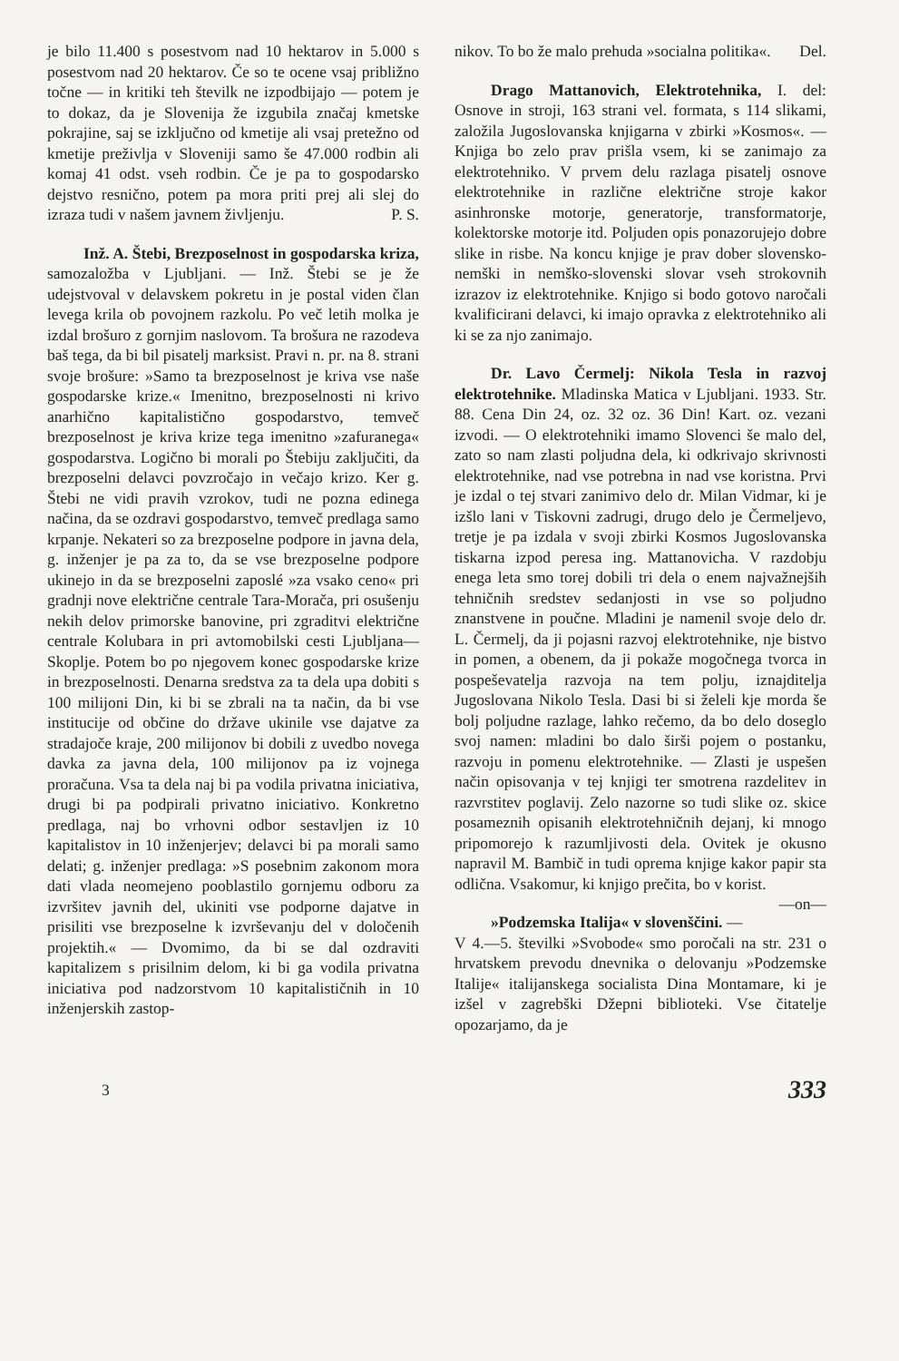je bilo 11.400 s posestvom nad 10 hektarov in 5.000 s posestvom nad 20 hektarov. Če so te ocene vsaj približno točne — in kritiki teh številk ne izpodbijajo — potem je to dokaz, da je Slovenija že izgubila značaj kmetske pokrajine, saj se izključno od kmetije ali vsaj pretežno od kmetije preživlja v Sloveniji samo še 47.000 rodbin ali komaj 41 odst. vseh rodbin. Če je pa to gospodarsko dejstvo resnično, potem pa mora priti prej ali slej do izraza tudi v našem javnem življenju. P. S.
Inž. A. Štebi, Brezposelnost in gospodarska kriza, samozaložba v Ljubljani. — Inž. Štebi se je že udejstvoval v delavskem pokretu in je postal viden član levega krila ob povojnem razkolu. Po več letih molka je izdal brošuro z gornjim naslovom. Ta brošura ne razodeva baš tega, da bi bil pisatelj marksist. Pravi n. pr. na 8. strani svoje brošure: »Samo ta brezposelnost je kriva vse naše gospodarske krize.« Imenitno, brezposelnosti ni krivo anarhično kapitalistično gospodarstvo, temveč brezposelnost je kriva krize tega imenitno »zafuranega« gospodarstva. Logično bi morali po Štebiju zaključiti, da brezposelni delavci povzročajo in večajo krizo. Ker g. Štebi ne vidi pravih vzrokov, tudi ne pozna edinega načina, da se ozdravi gospodarstvo, temveč predlaga samo krpanje. Nekateri so za brezposelne podpore in javna dela, g. inženjer je pa za to, da se vse brezposelne podpore ukinejo in da se brezposelni zaposlé »za vsako ceno« pri gradnji nove električne centrale Tara-Morača, pri osušenju nekih delov primorske banovine, pri zgraditvi električne centrale Kolubara in pri avtomobilski cesti Ljubljana—Skoplje. Potem bo po njegovem konec gospodarske krize in brezposelnosti. Denarna sredstva za ta dela upa dobiti s 100 milijoni Din, ki bi se zbrali na ta način, da bi vse institucije od občine do države ukinile vse dajatve za stradajoče kraje, 200 milijonov bi dobili z uvedbo novega davka za javna dela, 100 milijonov pa iz vojnega proračuna. Vsa ta dela naj bi pa vodila privatna iniciativa, drugi bi pa podpirali privatno iniciativo. Konkretno predlaga, naj bo vrhovni odbor sestavljen iz 10 kapitalistov in 10 inženjerjev; delavci bi pa morali samo delati; g. inženjer predlaga: »S posebnim zakonom mora dati vlada neomejeno pooblastilo gornjemu odboru za izvršitev javnih del, ukiniti vse podporne dajatve in prisiliti vse brezposelne k izvrševanju del v določenih projektih.« — Dvomimo, da bi se dal ozdraviti kapitalizem s prisilnim delom, ki bi ga vodila privatna iniciativa pod nadzorstvom 10 kapitalističnih in 10 inženjerskih zastop-
nikov. To bo že malo prehuda »socialna politika«. Del.
Drago Mattanovich, Elektrotehnika, I. del: Osnove in stroji, 163 strani vel. formata, s 114 slikami, založila Jugoslovanska knjigarna v zbirki »Kosmos«. — Knjiga bo zelo prav prišla vsem, ki se zanimajo za elektrotehniko. V prvem delu razlaga pisatelj osnove elektrotehnike in različne električne stroje kakor asinhronske motorje, generatorje, transformatorje, kolektorske motorje itd. Poljuden opis ponazorujejo dobre slike in risbe. Na koncu knjige je prav dober slovensko-nemški in nemško-slovenski slovar vseh strokovnih izrazov iz elektrotehnike. Knjigo si bodo gotovo naročali kvalificirani delavci, ki imajo opravka z elektrotehniko ali ki se za njo zanimajo.
Dr. Lavo Čermelj: Nikola Tesla in razvoj elektrotehnike. Mladinska Matica v Ljubljani. 1933. Str. 88. Cena Din 24, oz. 32 oz. 36 Din! Kart. oz. vezani izvodi. — O elektrotehniki imamo Slovenci še malo del, zato so nam zlasti poljudna dela, ki odkrivajo skrivnosti elektrotehnike, nad vse potrebna in nad vse koristna. Prvi je izdal o tej stvari zanimivo delo dr. Milan Vidmar, ki je izšlo lani v Tiskovni zadrugi, drugo delo je Čermeljevo, tretje je pa izdala v svoji zbirki Kosmos Jugoslovanska tiskarna izpod peresa ing. Mattanovicha. V razdobju enega leta smo torej dobili tri dela o enem najvažnejših tehničnih sredstev sedanjosti in vse so poljudno znanstvene in poučne. Mladini je namenil svoje delo dr. L. Čermelj, da ji pojasni razvoj elektrotehnike, nje bistvo in pomen, a obenem, da ji pokaže mogočnega tvorca in pospeševatelja razvoja na tem polju, iznajditelja Jugoslovana Nikolo Tesla. Dasi bi si želeli kje morda še bolj poljudne razlage, lahko rečemo, da bo delo doseglo svoj namen: mladini bo dalo širši pojem o postanku, razvoju in pomenu elektrotehnike. — Zlasti je uspešen način opisovanja v tej knjigi ter smotrena razdelitev in razvrstitev poglavij. Zelo nazorne so tudi slike oz. skice posameznih opisanih elektrotehničnih dejanj, ki mnogo pripomorejo k razumljivosti dela. Ovitek je okusno napravil M. Bambič in tudi oprema knjige kakor papir sta odlična. Vsakomur, ki knjigo prečita, bo v korist. —on—
»Podzemska Italija« v slovenščini. — V 4.—5. številki »Svobode« smo poročali na str. 231 o hrvatskem prevodu dnevnika o delovanju »Podzemske Italije« italijanskega socialista Dina Montamare, ki je izšel v zagrebški Džepni biblioteki. Vse čitatelje opozarjamo, da je
3 333